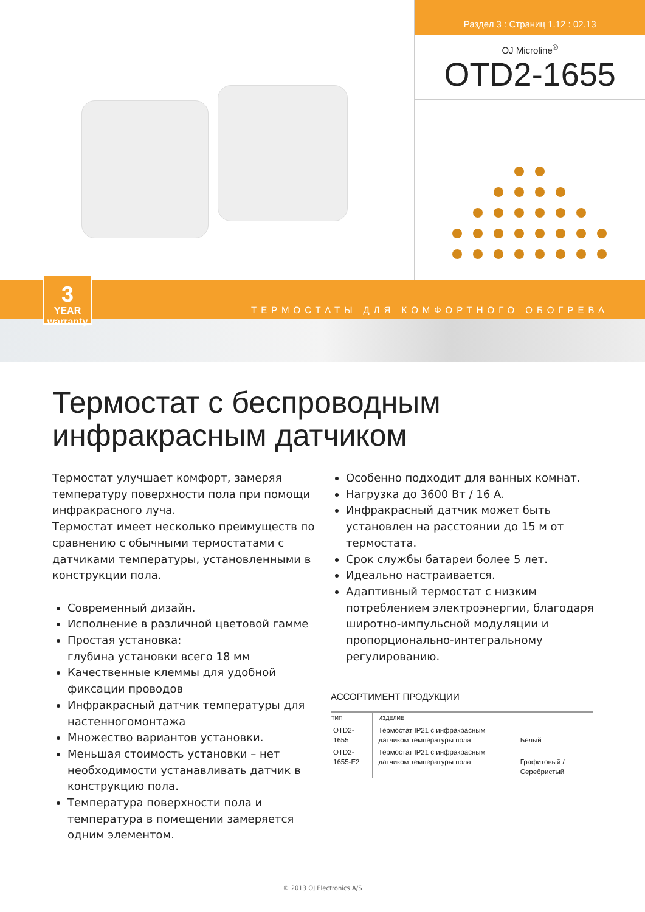Раздел 3 : Страниц 1.12 : 02.13
OJ Microline<sup>®</sup>
OTD2-1655
3
YEAR warranty
ТЕРМОСТАТЫ ДЛЯ КОМФОРТНОГО ОБОГРЕВА
Термостат с беспроводным
инфракрасным датчиком
Термостат улучшает комфорт, замеряя температуру поверхности пола при помощи инфракрасного луча.
Термостат имеет несколько преимуществ по сравнению с обычными термостатами с датчиками температуры, установленными в конструкции пола.
Современный дизайн.
Исполнение в различной цветовой гамме
Простая установка:
глубина установки всего 18 мм
Качественные клеммы для удобной фиксации проводов
Инфракрасный датчик температуры для настенногомонтажа
Множество вариантов установки.
Меньшая стоимость установки – нет необходимости устанавливать датчик в конструкцию пола.
Температура поверхности пола и температура в помещении замеряется одним элементом.
Особенно подходит для ванных комнат.
Нагрузка до 3600 Вт / 16 А.
Инфракрасный датчик может быть установлен на расстоянии до 15 м от термостата.
Срок службы батареи более 5 лет.
Идеально настраивается.
Адаптивный термостат с низким потреблением электроэнергии, благодаря широтно-импульсной модуляции и пропорционально-интегральному регулированию.
АССОРТИМЕНТ ПРОДУКЦИИ
| ТИП | ИЗДЕЛИЕ | |
| --- | --- | --- |
| OTD2-1655 | Термостат IP21 с инфракрасным датчиком температуры пола | Белый |
| OTD2-1655-E2 | Термостат IP21 с инфракрасным датчиком температуры пола | Графитовый / Серебристый |
© 2013 OJ Electronics A/S